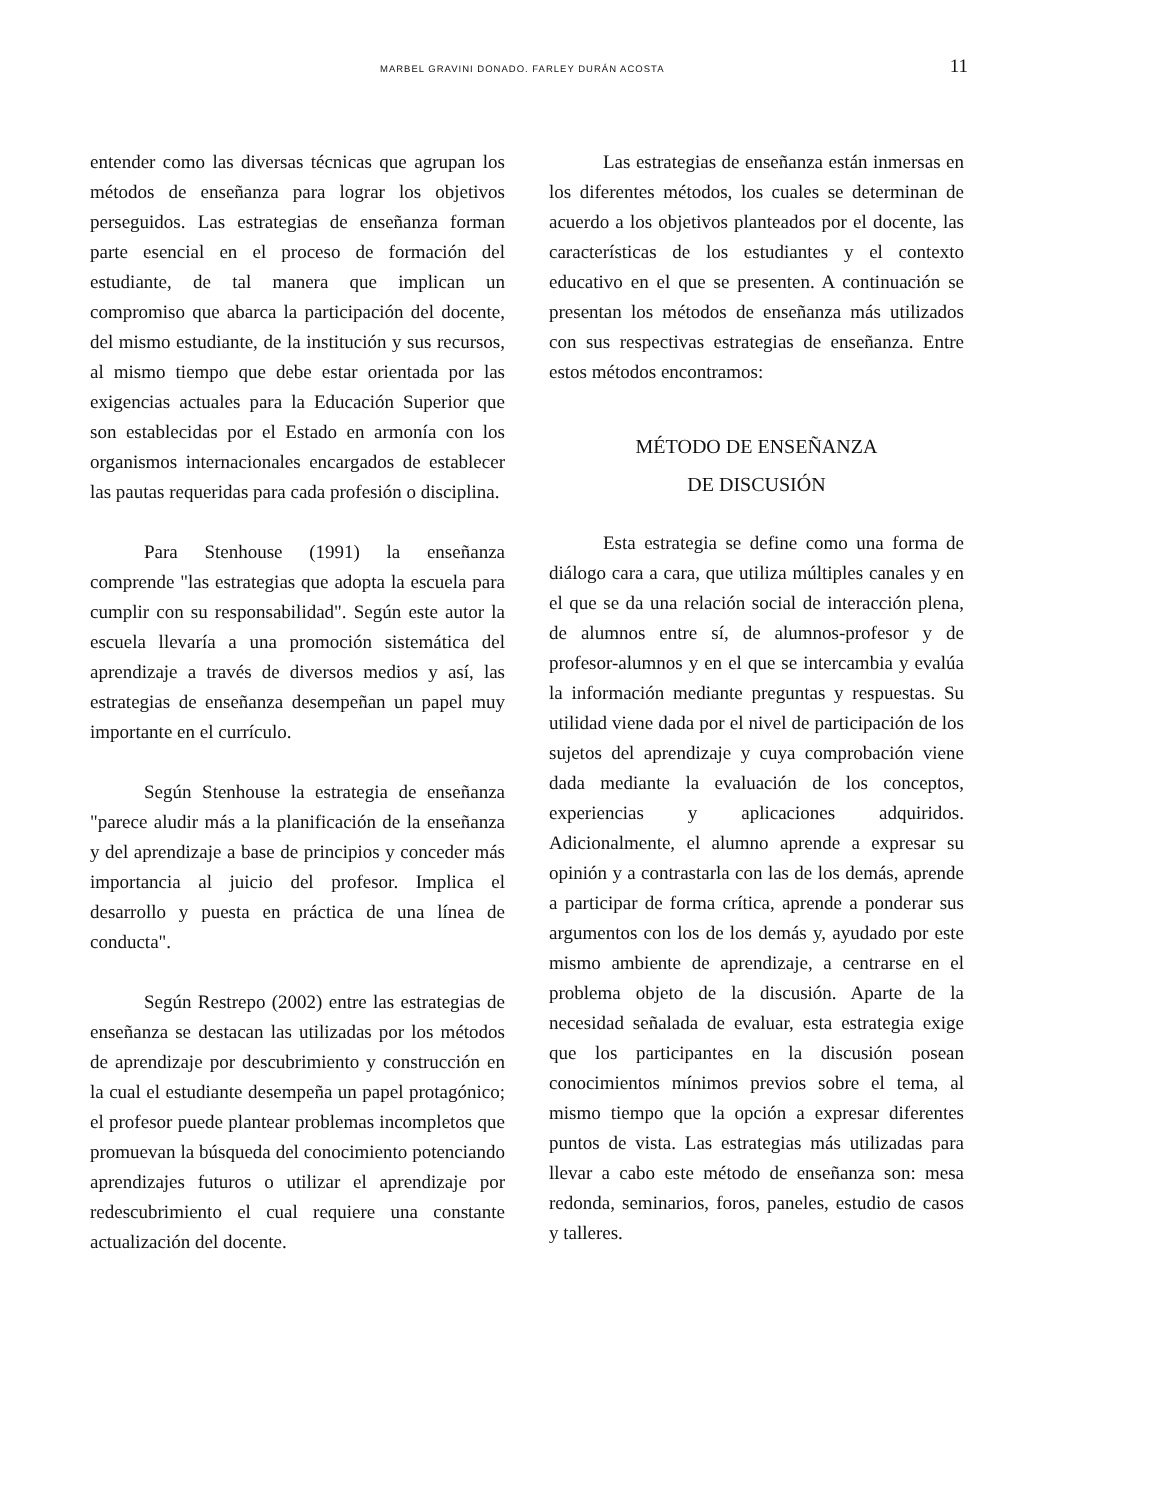MARBEL GRAVINI DONADO. FARLEY DURÁN ACOSTA 11
entender como las diversas técnicas que agrupan los métodos de enseñanza para lograr los objetivos perseguidos. Las estrategias de enseñanza forman parte esencial en el proceso de formación del estudiante, de tal manera que implican un compromiso que abarca la participación del docente, del mismo estudiante, de la institución y sus recursos, al mismo tiempo que debe estar orientada por las exigencias actuales para la Educación Superior que son establecidas por el Estado en armonía con los organismos internacionales encargados de establecer las pautas requeridas para cada profesión o disciplina.
Para Stenhouse (1991) la enseñanza comprende "las estrategias que adopta la escuela para cumplir con su responsabilidad". Según este autor la escuela llevaría a una promoción sistemática del aprendizaje a través de diversos medios y así, las estrategias de enseñanza desempeñan un papel muy importante en el currículo.
Según Stenhouse la estrategia de enseñanza "parece aludir más a la planificación de la enseñanza y del aprendizaje a base de principios y conceder más importancia al juicio del profesor. Implica el desarrollo y puesta en práctica de una línea de conducta".
Según Restrepo (2002) entre las estrategias de enseñanza se destacan las utilizadas por los métodos de aprendizaje por descubrimiento y construcción en la cual el estudiante desempeña un papel protagónico; el profesor puede plantear problemas incompletos que promuevan la búsqueda del conocimiento potenciando aprendizajes futuros o utilizar el aprendizaje por redescubrimiento el cual requiere una constante actualización del docente.
Las estrategias de enseñanza están inmersas en los diferentes métodos, los cuales se determinan de acuerdo a los objetivos planteados por el docente, las características de los estudiantes y el contexto educativo en el que se presenten. A continuación se presentan los métodos de enseñanza más utilizados con sus respectivas estrategias de enseñanza. Entre estos métodos encontramos:
MÉTODO DE ENSEÑANZA
DE DISCUSIÓN
Esta estrategia se define como una forma de diálogo cara a cara, que utiliza múltiples canales y en el que se da una relación social de interacción plena, de alumnos entre sí, de alumnos-profesor y de profesor-alumnos y en el que se intercambia y evalúa la información mediante preguntas y respuestas. Su utilidad viene dada por el nivel de participación de los sujetos del aprendizaje y cuya comprobación viene dada mediante la evaluación de los conceptos, experiencias y aplicaciones adquiridos. Adicionalmente, el alumno aprende a expresar su opinión y a contrastarla con las de los demás, aprende a participar de forma crítica, aprende a ponderar sus argumentos con los de los demás y, ayudado por este mismo ambiente de aprendizaje, a centrarse en el problema objeto de la discusión. Aparte de la necesidad señalada de evaluar, esta estrategia exige que los participantes en la discusión posean conocimientos mínimos previos sobre el tema, al mismo tiempo que la opción a expresar diferentes puntos de vista. Las estrategias más utilizadas para llevar a cabo este método de enseñanza son: mesa redonda, seminarios, foros, paneles, estudio de casos y talleres.